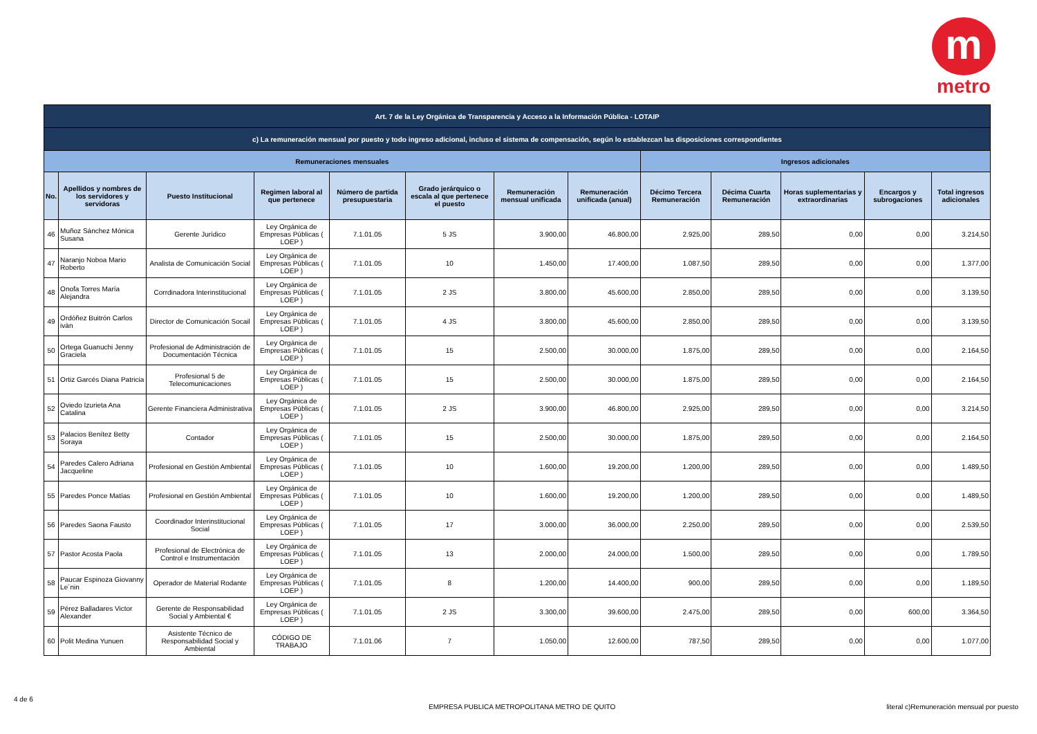m
metro
| Art. 7 de la Ley Orgánica de Transparencia y Acceso a la Información Pública - LOTAIP | | | | | | | | | | | | |
| c) La remuneración mensual por puesto y todo ingreso adicional, incluso el sistema de compensación, según lo establezcan las disposiciones correspondientes | | | | | | | | | | | | |
| Remuneraciones mensuales | | | | | | | | Ingresos adicionales | | | | |
| No. | Apellidos y nombres de los servidores y servidoras | Puesto Institucional | Regimen laboral al que pertenece | Número de partida presupuestaria | Grado jerárquico o escala al que pertenece el puesto | Remuneración mensual unificada | Remuneración unificada (anual) | Décimo Tercera Remuneración | Décima Cuarta Remuneración | Horas suplementarias y extraordinarias | Encargos y subrogaciones | Total ingresos adicionales |
| 46 | Muñoz Sánchez Mónica Susana | Gerente Jurídico | Ley Orgánica de Empresas Públicas ( LOEP ) | 7.1.01.05 | 5 JS | 3.900,00 | 46.800,00 | 2.925,00 | 289,50 | 0,00 | 0,00 | 3.214,50 |
| 47 | Naranjo Noboa Mario Roberto | Analista de Comunicación Social | Ley Orgánica de Empresas Públicas ( LOEP ) | 7.1.01.05 | 10 | 1.450,00 | 17.400,00 | 1.087,50 | 289,50 | 0,00 | 0,00 | 1.377,00 |
| 48 | Onofa Torres María Alejandra | Corrdinadora Interinstitucional | Ley Orgánica de Empresas Públicas ( LOEP ) | 7.1.01.05 | 2 JS | 3.800,00 | 45.600,00 | 2.850,00 | 289,50 | 0,00 | 0,00 | 3.139,50 |
| 49 | Ordóñez Buitrón Carlos ivàn | Director de Comunicación Socail | Ley Orgánica de Empresas Públicas ( LOEP ) | 7.1.01.05 | 4 JS | 3.800,00 | 45.600,00 | 2.850,00 | 289,50 | 0,00 | 0,00 | 3.139,50 |
| 50 | Ortega Guanuchi Jenny Graciela | Profesional de Administración de Documentación Técnica | Ley Orgánica de Empresas Públicas ( LOEP ) | 7.1.01.05 | 15 | 2.500,00 | 30.000,00 | 1.875,00 | 289,50 | 0,00 | 0,00 | 2.164,50 |
| 51 | Ortiz Garcés Diana Patricia | Profesional 5 de Telecomunicaciones | Ley Orgánica de Empresas Públicas ( LOEP ) | 7.1.01.05 | 15 | 2.500,00 | 30.000,00 | 1.875,00 | 289,50 | 0,00 | 0,00 | 2.164,50 |
| 52 | Oviedo Izurieta Ana Catalina | Gerente Financiera Administrativa | Ley Orgánica de Empresas Públicas ( LOEP ) | 7.1.01.05 | 2 JS | 3.900,00 | 46.800,00 | 2.925,00 | 289,50 | 0,00 | 0,00 | 3.214,50 |
| 53 | Palacios Benítez Betty Soraya | Contador | Ley Orgánica de Empresas Públicas ( LOEP ) | 7.1.01.05 | 15 | 2.500,00 | 30.000,00 | 1.875,00 | 289,50 | 0,00 | 0,00 | 2.164,50 |
| 54 | Paredes Calero Adriana Jacqueline | Profesional en Gestión Ambiental | Ley Orgánica de Empresas Públicas ( LOEP ) | 7.1.01.05 | 10 | 1.600,00 | 19.200,00 | 1.200,00 | 289,50 | 0,00 | 0,00 | 1.489,50 |
| 55 | Paredes Ponce Matías | Profesional en Gestión Ambiental | Ley Orgánica de Empresas Públicas ( LOEP ) | 7.1.01.05 | 10 | 1.600,00 | 19.200,00 | 1.200,00 | 289,50 | 0,00 | 0,00 | 1.489,50 |
| 56 | Paredes Saona Fausto | Coordinador Interinstitucional Social | Ley Orgánica de Empresas Públicas ( LOEP ) | 7.1.01.05 | 17 | 3.000,00 | 36.000,00 | 2.250,00 | 289,50 | 0,00 | 0,00 | 2.539,50 |
| 57 | Pastor Acosta Paola | Profesional de Electrónica de Control e Instrumentación | Ley Orgánica de Empresas Públicas ( LOEP ) | 7.1.01.05 | 13 | 2.000,00 | 24.000,00 | 1.500,00 | 289,50 | 0,00 | 0,00 | 1.789,50 |
| 58 | Paucar Espinoza Giovanny Le´nin | Operador de Material Rodante | Ley Orgánica de Empresas Públicas ( LOEP ) | 7.1.01.05 | 8 | 1.200,00 | 14.400,00 | 900,00 | 289,50 | 0,00 | 0,00 | 1.189,50 |
| 59 | Pérez Balladares Victor Alexander | Gerente de Responsabilidad Social y Ambiental € | Ley Orgánica de Empresas Públicas ( LOEP ) | 7.1.01.05 | 2 JS | 3.300,00 | 39.600,00 | 2.475,00 | 289,50 | 0,00 | 600,00 | 3.364,50 |
| 60 | Polit Medina Yunuen | Asistente Técnico de Responsabilidad Social y Ambiental | CÓDIGO DE TRABAJO | 7.1.01.06 | 7 | 1.050,00 | 12.600,00 | 787,50 | 289,50 | 0,00 | 0,00 | 1.077,00 |
4 de 6
EMPRESA PUBLICA METROPOLITANA METRO DE QUITO literal c)Remuneración mensual por puesto